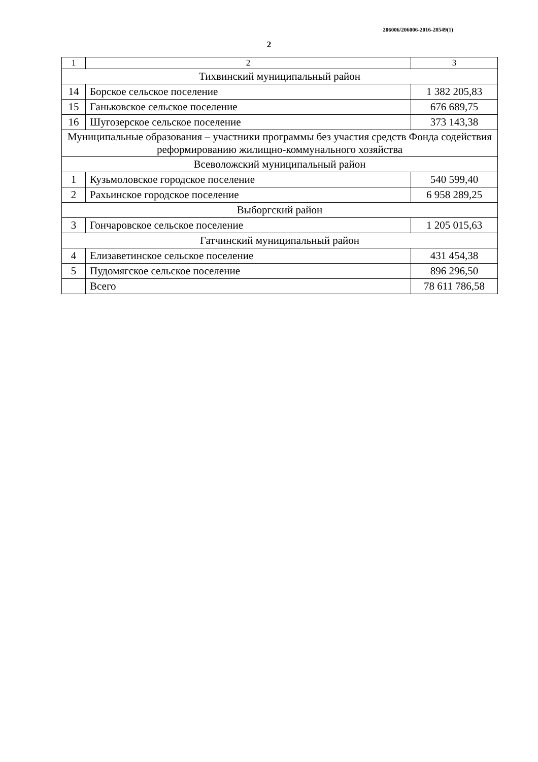206006/206006-2016-28549(1)
2
| 1 | 2 | 3 |
| Тихвинский муниципальный район | | |
| 14 | Борское сельское поселение | 1 382 205,83 |
| 15 | Ганьковское сельское поселение | 676 689,75 |
| 16 | Шугозерское сельское поселение | 373 143,38 |
| Муниципальные образования – участники программы без участия средств Фонда содействия реформированию жилищно-коммунального хозяйства | | |
| Всеволожский муниципальный район | | |
| 1 | Кузьмоловское городское поселение | 540 599,40 |
| 2 | Рахьинское городское поселение | 6 958 289,25 |
| Выборгский район | | |
| 3 | Гончаровское сельское поселение | 1 205 015,63 |
| Гатчинский муниципальный район | | |
| 4 | Елизаветинское сельское поселение | 431 454,38 |
| 5 | Пудомягское сельское поселение | 896 296,50 |
| | Всего | 78 611 786,58 |